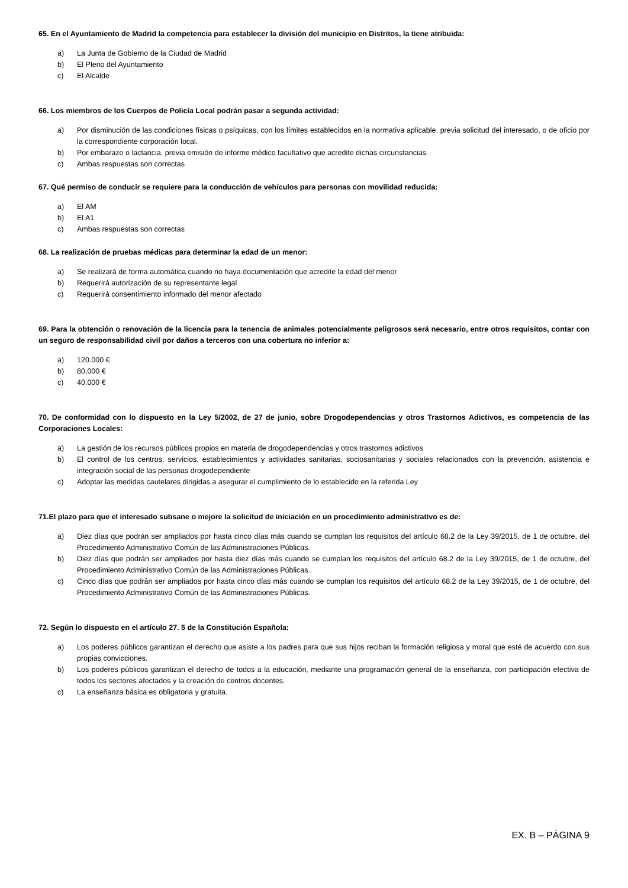65. En el Ayuntamiento de Madrid la competencia para establecer la división del municipio en Distritos, la tiene atribuida:
a) La Junta de Gobierno de la Ciudad de Madrid
b) El Pleno del Ayuntamiento
c) El Alcalde
66. Los miembros de los Cuerpos de Policía Local podrán pasar a segunda actividad:
a) Por disminución de las condiciones físicas o psíquicas, con los límites establecidos en la normativa aplicable. previa solicitud del interesado, o de oficio por la correspondiente corporación local.
b) Por embarazo o lactancia, previa emisión de informe médico facultativo que acredite dichas circunstancias.
c) Ambas respuestas son correctas
67. Qué permiso de conducir se requiere para la conducción de vehículos para personas con movilidad reducida:
a) El AM
b) El A1
c) Ambas respuestas son correctas
68. La realización de pruebas médicas para determinar la edad de un menor:
a) Se realizará de forma automática cuando no haya documentación que acredite la edad del menor
b) Requerirá autorización de su representante legal
c) Requerirá consentimiento informado del menor afectado
69. Para la obtención o renovación de la licencia para la tenencia de animales potencialmente peligrosos será necesario, entre otros requisitos, contar con un seguro de responsabilidad civil por daños a terceros con una cobertura no inferior a:
a) 120.000 €
b) 80.000 €
c) 40.000 €
70. De conformidad con lo dispuesto en la Ley 5/2002, de 27 de junio, sobre Drogodependencias y otros Trastornos Adictivos, es competencia de las Corporaciones Locales:
a) La gestión de los recursos públicos propios en materia de drogodependencias y otros trastornos adictivos
b) El control de los centros, servicios, establecimientos y actividades sanitarias, sociosanitarias y sociales relacionados con la prevención, asistencia e integración social de las personas drogodependiente
c) Adoptar las medidas cautelares dirigidas a asegurar el cumplimiento de lo establecido en la referida Ley
71.El plazo para que el interesado subsane o mejore la solicitud de iniciación en un procedimiento administrativo es de:
a) Diez días que podrán ser ampliados por hasta cinco días más cuando se cumplan los requisitos del artículo 68.2 de la Ley 39/2015, de 1 de octubre, del Procedimiento Administrativo Común de las Administraciones Públicas.
b) Diez días que podrán ser ampliados por hasta diez días más cuando se cumplan los requisitos del artículo 68.2 de la Ley 39/2015, de 1 de octubre, del Procedimiento Administrativo Común de las Administraciones Públicas.
c) Cinco días que podrán ser ampliados por hasta cinco días más cuando se cumplan los requisitos del artículo 68.2 de la Ley 39/2015, de 1 de octubre, del Procedimiento Administrativo Común de las Administraciones Públicas.
72. Según lo dispuesto en el artículo 27. 5 de la Constitución Española:
a) Los poderes públicos garantizan el derecho que asiste a los padres para que sus hijos reciban la formación religiosa y moral que esté de acuerdo con sus propias convicciones.
b) Los poderes públicos garantizan el derecho de todos a la educación, mediante una programación general de la enseñanza, con participación efectiva de todos los sectores afectados y la creación de centros docentes.
c) La enseñanza básica es obligatoria y gratuita.
EX. B – PÁGINA 9